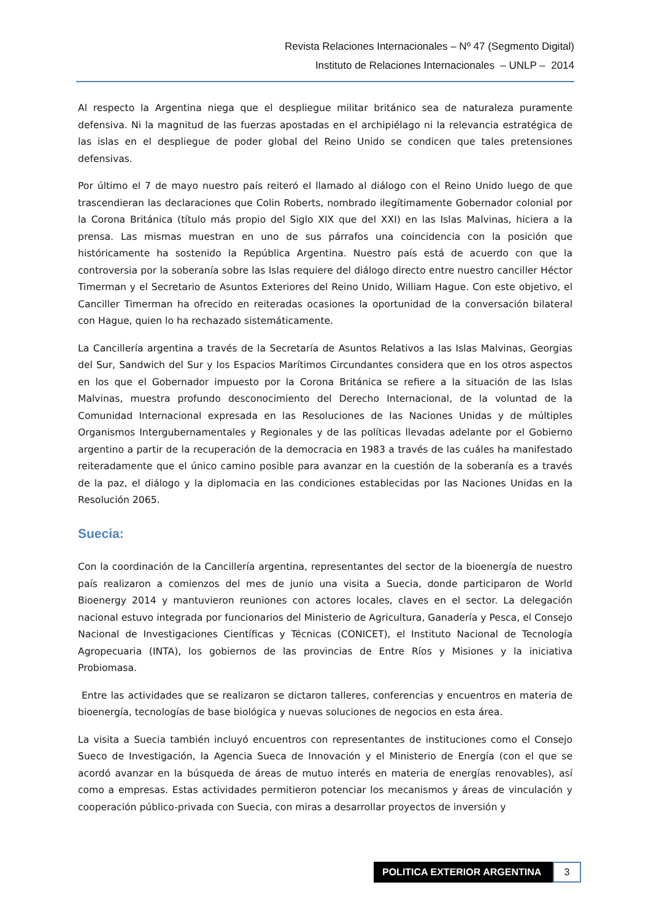Revista Relaciones Internacionales – Nº 47 (Segmento Digital)
Instituto de Relaciones Internacionales – UNLP – 2014
Al respecto la Argentina niega que el despliegue militar británico sea de naturaleza puramente defensiva. Ni la magnitud de las fuerzas apostadas en el archipiélago ni la relevancia estratégica de las islas en el despliegue de poder global del Reino Unido se condicen que tales pretensiones defensivas.
Por último el 7 de mayo nuestro país reiteró el llamado al diálogo con el Reino Unido luego de que trascendieran las declaraciones que Colin Roberts, nombrado ilegítimamente Gobernador colonial por la Corona Británica (título más propio del Siglo XIX que del XXI) en las Islas Malvinas, hiciera a la prensa. Las mismas muestran en uno de sus párrafos una coincidencia con la posición que históricamente ha sostenido la República Argentina. Nuestro país está de acuerdo con que la controversia por la soberanía sobre las Islas requiere del diálogo directo entre nuestro canciller Héctor Timerman y el Secretario de Asuntos Exteriores del Reino Unido, William Hague. Con este objetivo, el Canciller Timerman ha ofrecido en reiteradas ocasiones la oportunidad de la conversación bilateral con Hague, quien lo ha rechazado sistemáticamente.
La Cancillería argentina a través de la Secretaría de Asuntos Relativos a las Islas Malvinas, Georgias del Sur, Sandwich del Sur y los Espacios Marítimos Circundantes considera que en los otros aspectos en los que el Gobernador impuesto por la Corona Británica se refiere a la situación de las Islas Malvinas, muestra profundo desconocimiento del Derecho Internacional, de la voluntad de la Comunidad Internacional expresada en las Resoluciones de las Naciones Unidas y de múltiples Organismos Intergubernamentales y Regionales y de las políticas llevadas adelante por el Gobierno argentino a partir de la recuperación de la democracia en 1983 a través de las cuáles ha manifestado reiteradamente que el único camino posible para avanzar en la cuestión de la soberanía es a través de la paz, el diálogo y la diplomacia en las condiciones establecidas por las Naciones Unidas en la Resolución 2065.
Suecia:
Con la coordinación de la Cancillería argentina, representantes del sector de la bioenergía de nuestro país realizaron a comienzos del mes de junio una visita a Suecia, donde participaron de World Bioenergy 2014 y mantuvieron reuniones con actores locales, claves en el sector. La delegación nacional estuvo integrada por funcionarios del Ministerio de Agricultura, Ganadería y Pesca, el Consejo Nacional de Investigaciones Científicas y Técnicas (CONICET), el Instituto Nacional de Tecnología Agropecuaria (INTA), los gobiernos de las provincias de Entre Ríos y Misiones y la iniciativa Probiomasa.
Entre las actividades que se realizaron se dictaron talleres, conferencias y encuentros en materia de bioenergía, tecnologías de base biológica y nuevas soluciones de negocios en esta área.
La visita a Suecia también incluyó encuentros con representantes de instituciones como el Consejo Sueco de Investigación, la Agencia Sueca de Innovación y el Ministerio de Energía (con el que se acordó avanzar en la búsqueda de áreas de mutuo interés en materia de energías renovables), así como a empresas. Estas actividades permitieron potenciar los mecanismos y áreas de vinculación y cooperación público-privada con Suecia, con miras a desarrollar proyectos de inversión y
POLITICA EXTERIOR ARGENTINA 3